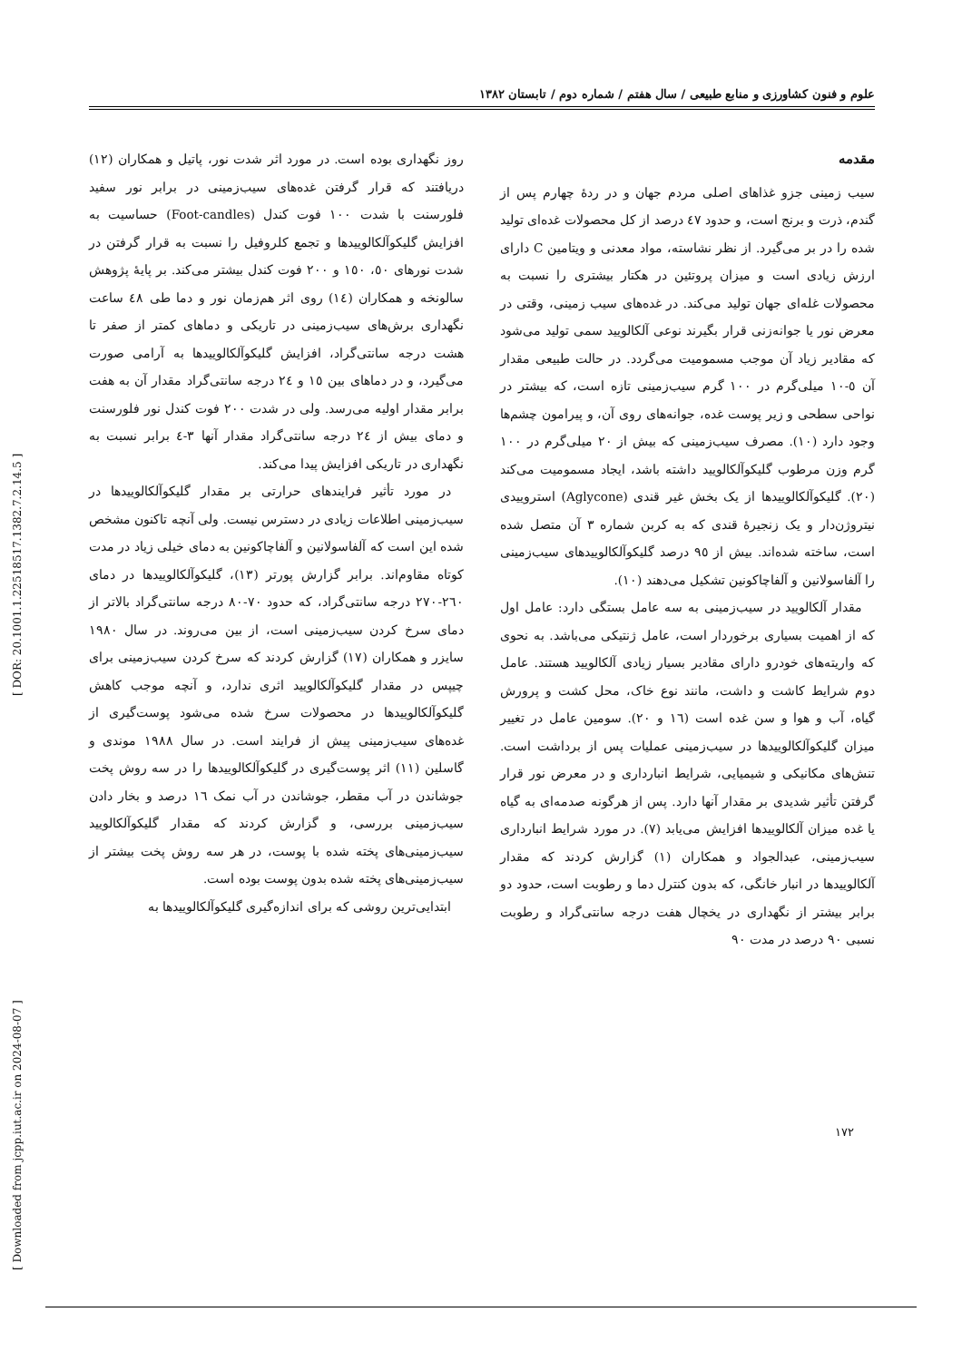علوم و فنون کشاورزی و منابع طبیعی / سال هفتم / شماره دوم / تابستان ۱۳۸۲
مقدمه
سیب زمینی جزو غذاهای اصلی مردم جهان و در ردهٔ چهارم پس از گندم، ذرت و برنج است، و حدود ٤٧ درصد از کل محصولات غده‌ای تولید شده را در بر می‌گیرد. از نظر نشاسته، مواد معدنی و ویتامین C دارای ارزش زیادی است و میزان پروتئین در هکتار بیشتری را نسبت به محصولات غله‌ای جهان تولید می‌کند. در غده‌های سیب زمینی، وقتی در معرض نور یا جوانه‌زنی قرار بگیرند نوعی آلکالویید سمی تولید می‌شود که مقادیر زیاد آن موجب مسمومیت می‌گردد. در حالت طبیعی مقدار آن ٥-١٠ میلی‌گرم در ١٠٠ گرم سیب‌زمینی تازه است، که بیشتر در نواحی سطحی و زیر پوست غده، جوانه‌های روی آن، و پیرامون چشم‌ها وجود دارد (١٠). مصرف سیب‌زمینی که بیش از ٢٠ میلی‌گرم در ١٠٠ گرم وزن مرطوب گلیکوآلکالویید داشته باشد، ایجاد مسمومیت می‌کند (٢٠). گلیکوآلکالوییدها از یک بخش غیر قندی (Aglycone) استروییدی نیتروژن‌دار و یک زنجیرهٔ قندی که به کربن شماره ٣ آن متصل شده است، ساخته شده‌اند. بیش از ٩٥ درصد گلیکوآلکالوییدهای سیب‌زمینی را آلفاسولانین و آلفاچاکونین تشکیل می‌دهند (١٠).
 مقدار آلکالویید در سیب‌زمینی به سه عامل بستگی دارد: عامل اول که از اهمیت بسیاری برخوردار است، عامل ژنتیکی می‌باشد. به نحوی که واریته‌های خودرو دارای مقادیر بسیار زیادی آلکالویید هستند. عامل دوم شرایط کاشت و داشت، مانند نوع خاک، محل کشت و پرورش گیاه، آب و هوا و سن غده است (١٦ و ٢٠). سومین عامل در تغییر میزان گلیکوآلکالوییدها در سیب‌زمینی عملیات پس از برداشت است. تنش‌های مکانیکی و شیمیایی، شرایط انبارداری و در معرض نور قرار گرفتن تأثیر شدیدی بر مقدار آنها دارد. پس از هرگونه صدمه‌ای به گیاه یا غده میزان آلکالوییدها افزایش می‌یابد (٧). در مورد شرایط انبارداری سیب‌زمینی، عبدالجواد و همکاران (١) گزارش کردند که مقدار آلکالوییدها در انبار خانگی، که بدون کنترل دما و رطوبت است، حدود دو برابر بیشتر از نگهداری در یخچال هفت درجه سانتی‌گراد و رطوبت نسبی ٩٠ درصد در مدت ٩٠
روز نگهداری بوده است. در مورد اثر شدت نور، پاتیل و همکاران (١٢) دریافتند که قرار گرفتن غده‌های سیب‌زمینی در برابر نور سفید فلورسنت با شدت ١٠٠ فوت کندل (Foot-candles) حساسیت به افزایش گلیکوآلکالوییدها و تجمع کلروفیل را نسبت به قرار گرفتن در شدت نورهای ٥٠، ١٥٠ و ٢٠٠ فوت کندل بیشتر می‌کند. بر پایهٔ پژوهش سالونخه و همکاران (١٤) روی اثر هم‌زمان نور و دما طی ٤٨ ساعت نگهداری برش‌های سیب‌زمینی در تاریکی و دماهای کمتر از صفر تا هشت درجه سانتی‌گراد، افزایش گلیکوآلکالوییدها به آرامی صورت می‌گیرد، و در دماهای بین ١٥ و ٢٤ درجه سانتی‌گراد مقدار آن به هفت برابر مقدار اولیه می‌رسد. ولی در شدت ٢٠٠ فوت کندل نور فلورسنت و دمای بیش از ٢٤ درجه سانتی‌گراد مقدار آنها ٣-٤ برابر نسبت به نگهداری در تاریکی افزایش پیدا می‌کند.
 در مورد تأثیر فرایندهای حرارتی بر مقدار گلیکوآلکالوییدها در سیب‌زمینی اطلاعات زیادی در دسترس نیست. ولی آنچه تاکنون مشخص شده این است که آلفاسولانین و آلفاچاکونین به دمای خیلی زیاد در مدت کوتاه مقاوم‌اند. برابر گزارش پورتر (١٣)، گلیکوآلکالوییدها در دمای ٢٦٠-٢٧٠ درجه سانتی‌گراد، که حدود ٧٠-٨٠ درجه سانتی‌گراد بالاتر از دمای سرخ کردن سیب‌زمینی است، از بین می‌روند. در سال ١٩٨٠ سایزر و همکاران (١٧) گزارش کردند که سرخ کردن سیب‌زمینی برای چیپس در مقدار گلیکوآلکالویید اثری ندارد، و آنچه موجب کاهش گلیکوآلکالوییدها در محصولات سرخ شده می‌شود پوست‌گیری از غده‌های سیب‌زمینی پیش از فرایند است. در سال ١٩٨٨ موندی و گاسلین (١١) اثر پوست‌گیری در گلیکوآلکالوییدها را در سه روش پخت جوشاندن در آب مقطر، جوشاندن در آب نمک ١٦ درصد و بخار دادن سیب‌زمینی بررسی، و گزارش کردند که مقدار گلیکوآلکالویید سیب‌زمینی‌های پخته شده با پوست، در هر سه روش پخت بیشتر از سیب‌زمینی‌های پخته شده بدون پوست بوده است.
 ابتدایی‌ترین روشی که برای اندازه‌گیری گلیکوآلکالوییدها به
١٧٢
[ Downloaded from jcpp.iut.ac.ir on 2024-08-07 ] [ DOR: 20.1001.1.22518517.1382.7.2.14.5 ]